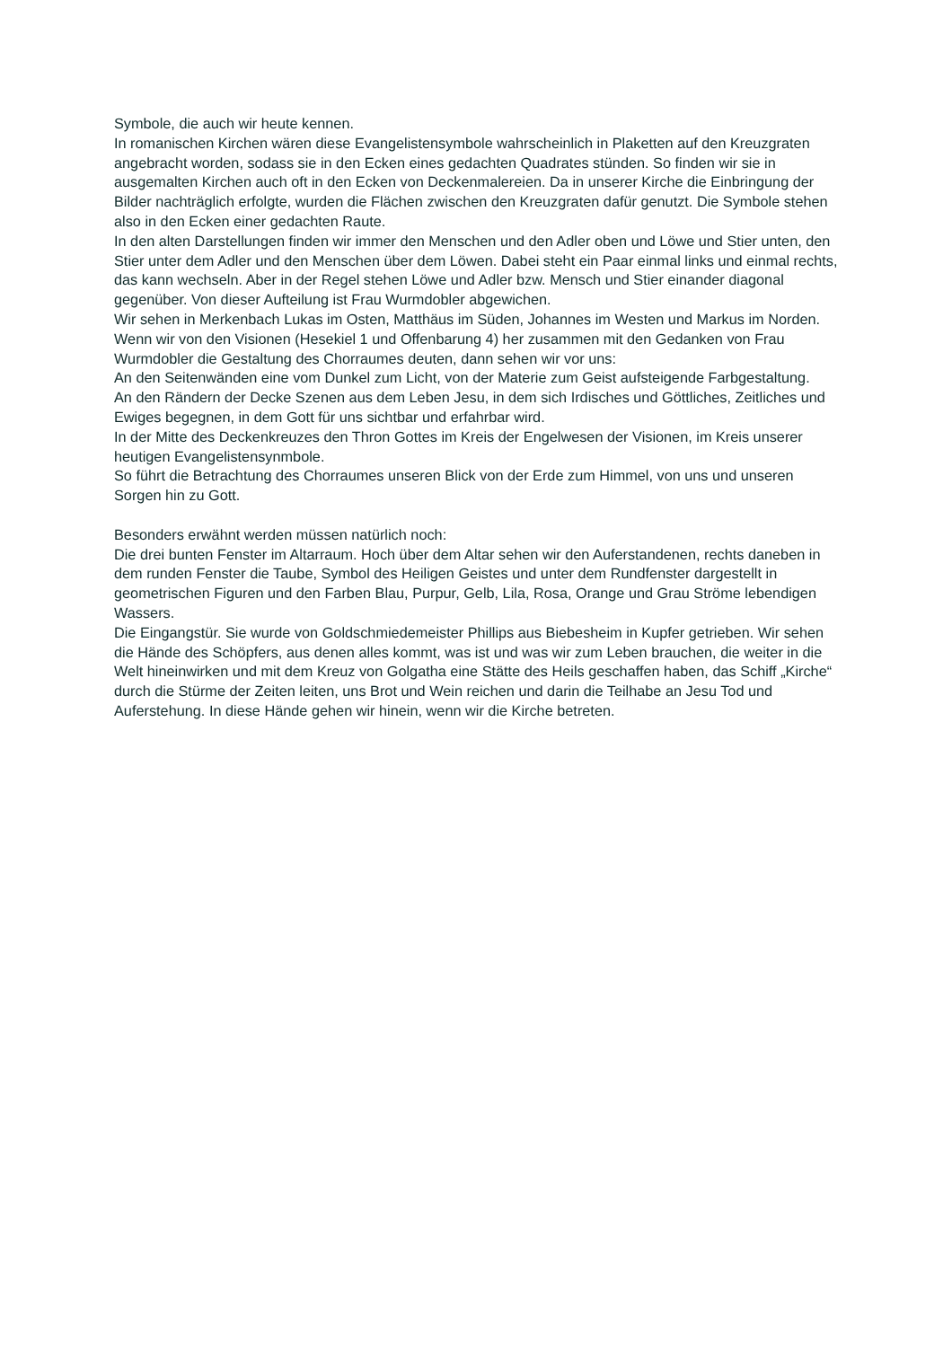Symbole, die auch wir heute kennen.
In romanischen Kirchen wären diese Evangelistensymbole wahrscheinlich in Plaketten auf den Kreuzgraten angebracht worden, sodass sie in den Ecken eines gedachten Quadrates stünden. So finden wir sie in ausgemalten Kirchen auch oft in den Ecken von Deckenmalereien. Da in unserer Kirche die Einbringung der Bilder nachträglich erfolgte, wurden die Flächen zwischen den Kreuzgraten dafür genutzt. Die Symbole stehen also in den Ecken einer gedachten Raute.
In den alten Darstellungen finden wir immer den Menschen und den Adler oben und Löwe und Stier unten, den Stier unter dem Adler und den Menschen über dem Löwen. Dabei steht ein Paar einmal links und einmal rechts, das kann wechseln. Aber in der Regel stehen Löwe und Adler bzw. Mensch und Stier einander diagonal gegenüber. Von dieser Aufteilung ist Frau Wurmdobler abgewichen.
Wir sehen in Merkenbach Lukas im Osten, Matthäus im Süden, Johannes im Westen und Markus im Norden.
Wenn wir von den Visionen (Hesekiel 1 und Offenbarung 4) her zusammen mit den Gedanken von Frau Wurmdobler die Gestaltung des Chorraumes deuten, dann sehen wir vor uns:
An den Seitenwänden eine vom Dunkel zum Licht, von der Materie zum Geist aufsteigende Farbgestaltung.
An den Rändern der Decke Szenen aus dem Leben Jesu, in dem sich Irdisches und Göttliches, Zeitliches und Ewiges begegnen, in dem Gott für uns sichtbar und erfahrbar wird.
In der Mitte des Deckenkreuzes den Thron Gottes im Kreis der Engelwesen der Visionen, im Kreis unserer heutigen Evangelistensynmbole.
So führt die Betrachtung des Chorraumes unseren Blick von der Erde zum Himmel, von uns und unseren Sorgen hin zu Gott.
Besonders erwähnt werden müssen natürlich noch:
Die drei bunten Fenster im Altarraum. Hoch über dem Altar sehen wir den Auferstandenen, rechts daneben in dem runden Fenster die Taube, Symbol des Heiligen Geistes und unter dem Rundfenster dargestellt in geometrischen Figuren und den Farben Blau, Purpur, Gelb, Lila, Rosa, Orange und Grau Ströme lebendigen Wassers.
Die Eingangstür. Sie wurde von Goldschmiedemeister Phillips aus Biebesheim in Kupfer getrieben. Wir sehen die Hände des Schöpfers, aus denen alles kommt, was ist und was wir zum Leben brauchen, die weiter in die Welt hineinwirken und mit dem Kreuz von Golgatha eine Stätte des Heils geschaffen haben, das Schiff „Kirche“ durch die Stürme der Zeiten leiten, uns Brot und Wein reichen und darin die Teilhabe an Jesu Tod und Auferstehung. In diese Hände gehen wir hinein, wenn wir die Kirche betreten.